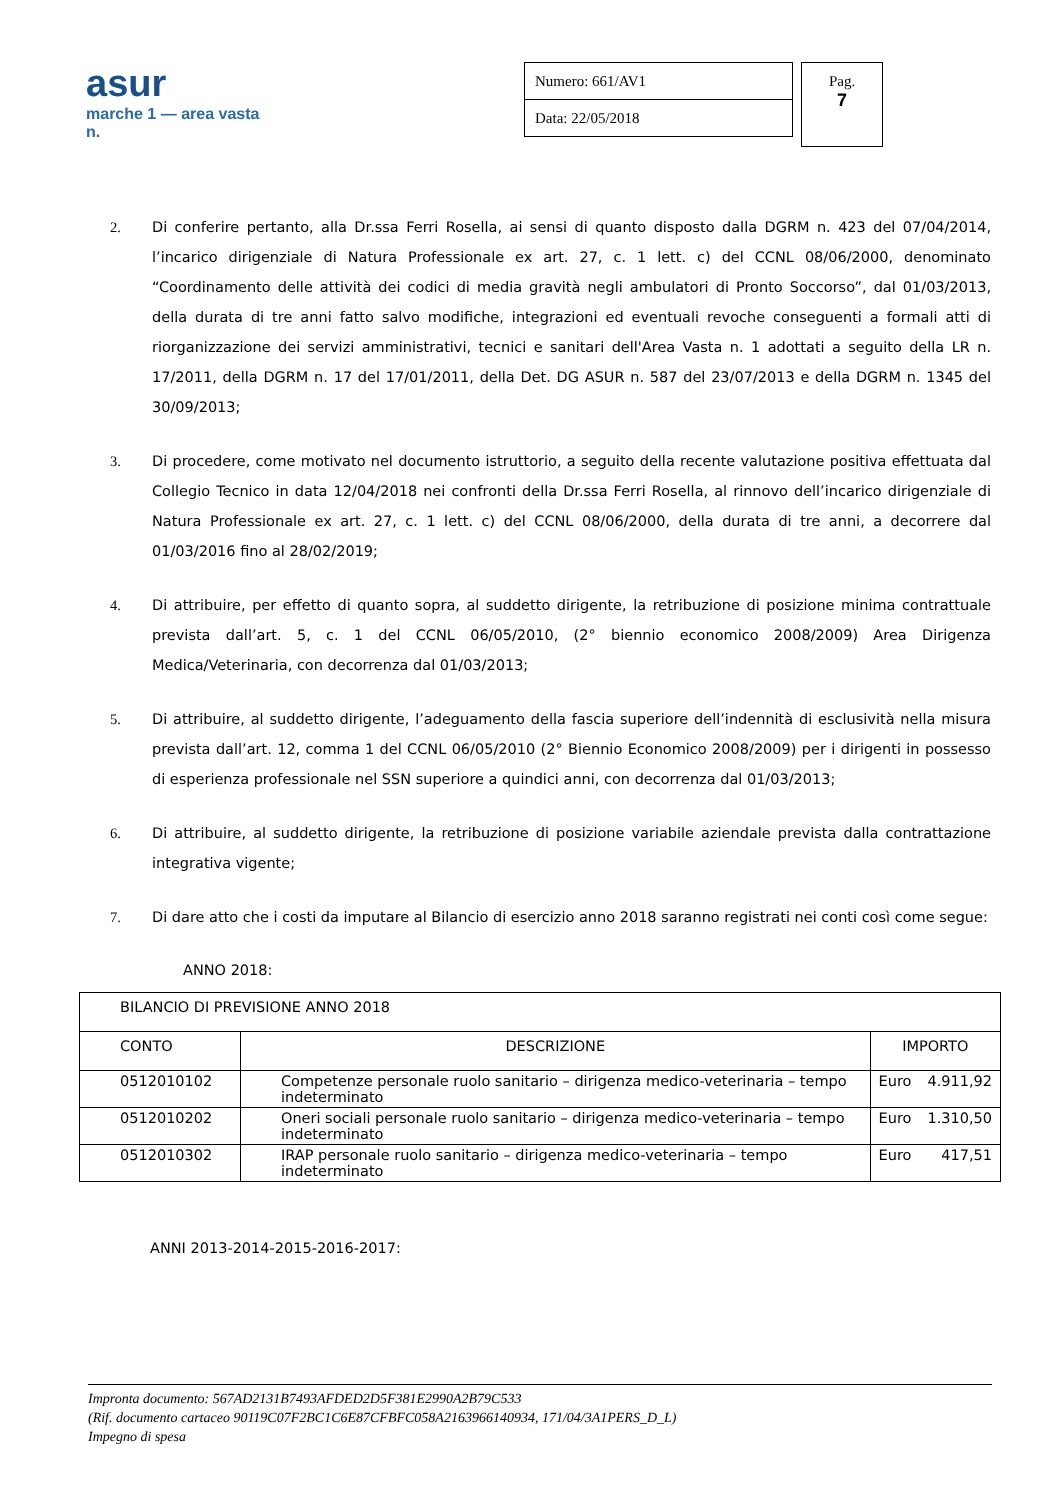asur
marche 1 — area vasta n.
Numero: 661/AV1
Data: 22/05/2018
Pag.
7
2. Di conferire pertanto, alla Dr.ssa Ferri Rosella, ai sensi di quanto disposto dalla DGRM n. 423 del 07/04/2014, l’incarico dirigenziale di Natura Professionale ex art. 27, c. 1 lett. c) del CCNL 08/06/2000, denominato “Coordinamento delle attività dei codici di media gravità negli ambulatori di Pronto Soccorso”, dal 01/03/2013, della durata di tre anni fatto salvo modifiche, integrazioni ed eventuali revoche conseguenti a formali atti di riorganizzazione dei servizi amministrativi, tecnici e sanitari dell'Area Vasta n. 1 adottati a seguito della LR n. 17/2011, della DGRM n. 17 del 17/01/2011, della Det. DG ASUR n. 587 del 23/07/2013 e della DGRM n. 1345 del 30/09/2013;
3. Di procedere, come motivato nel documento istruttorio, a seguito della recente valutazione positiva effettuata dal Collegio Tecnico in data 12/04/2018 nei confronti della Dr.ssa Ferri Rosella, al rinnovo dell’incarico dirigenziale di Natura Professionale ex art. 27, c. 1 lett. c) del CCNL 08/06/2000, della durata di tre anni, a decorrere dal 01/03/2016 fino al 28/02/2019;
4. Di attribuire, per effetto di quanto sopra, al suddetto dirigente, la retribuzione di posizione minima contrattuale prevista dall’art. 5, c. 1 del CCNL 06/05/2010, (2° biennio economico 2008/2009) Area Dirigenza Medica/Veterinaria, con decorrenza dal 01/03/2013;
5. Di attribuire, al suddetto dirigente, l’adeguamento della fascia superiore dell’indennità di esclusività nella misura prevista dall’art. 12, comma 1 del CCNL 06/05/2010 (2° Biennio Economico 2008/2009) per i dirigenti in possesso di esperienza professionale nel SSN superiore a quindici anni, con decorrenza dal 01/03/2013;
6. Di attribuire, al suddetto dirigente, la retribuzione di posizione variabile aziendale prevista dalla contrattazione integrativa vigente;
7. Di dare atto che i costi da imputare al Bilancio di esercizio anno 2018 saranno registrati nei conti così come segue:
ANNO 2018:
| BILANCIO DI PREVISIONE ANNO 2018 | | | |
| CONTO | DESCRIZIONE | IMPORTO | |
| 0512010102 | Competenze personale ruolo sanitario – dirigenza medico-veterinaria – tempo indeterminato | Euro | 4.911,92 |
| 0512010202 | Oneri sociali personale ruolo sanitario – dirigenza medico-veterinaria – tempo indeterminato | Euro | 1.310,50 |
| 0512010302 | IRAP personale ruolo sanitario – dirigenza medico-veterinaria – tempo indeterminato | Euro | 417,51 |
ANNI 2013-2014-2015-2016-2017:
Impronta documento: 567AD2131B7493AFDED2D5F381E2990A2B79C533
(Rif. documento cartaceo 90119C07F2BC1C6E87CFBFC058A2163966140934, 171/04/3A1PERS_D_L)
Impegno di spesa